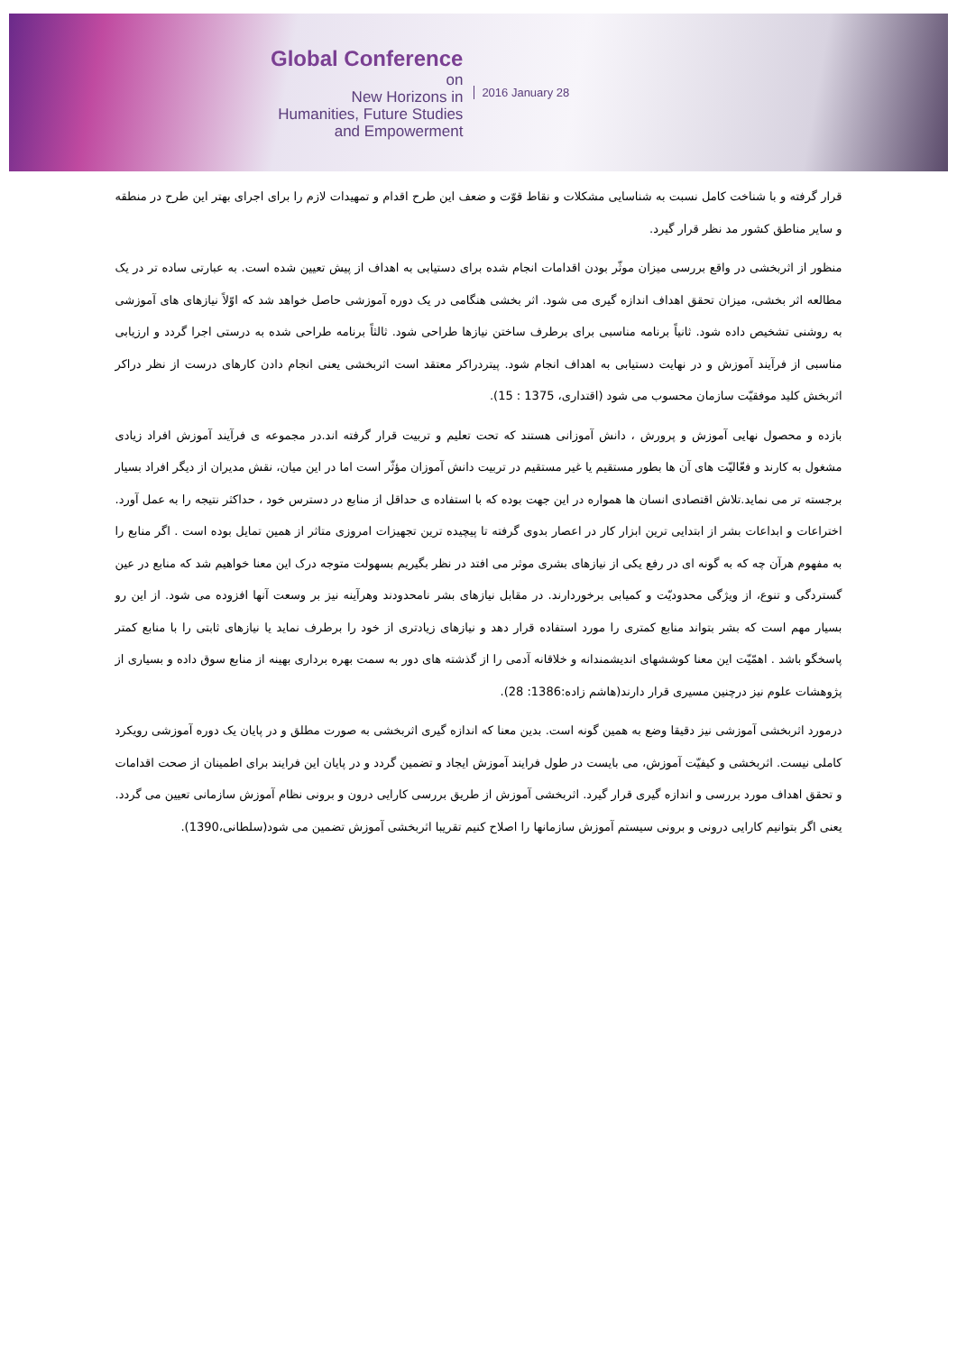Global Conference
on
New Horizons in
Humanities, Future Studies
and Empowerment
2016 January 28
قرار گرفته و با شناخت کامل نسبت به شناسایی مشکلات و نقاط قوّت و ضعف این طرح اقدام و تمهیدات لازم را برای اجرای بهتر این طرح در منطقه و سایر مناطق کشور مد نظر قرار گیرد.
منظور از اثربخشی در واقع بررسی میزان موثّر بودن اقدامات انجام شده برای دستیابی به اهداف از پیش تعیین شده است. به عبارتی ساده تر در یک مطالعه اثر بخشی، میزان تحقق اهداف اندازه گیری می شود. اثر بخشی هنگامی در یک دوره آموزشی حاصل خواهد شد که اوّلاً نیازهای های آموزشی به روشنی تشخیص داده شود. ثانیاً برنامه مناسبی برای برطرف ساختن نیازها طراحی شود. ثالثاً برنامه طراحی شده به درستی اجرا گردد و ارزیابی مناسبی از فرآیند آموزش و در نهایت دستیابی به اهداف انجام شود. پیتردراکر معتقد است اثربخشی یعنی انجام دادن کارهای درست از نظر دراکر اثربخش کلید موفقیّت سازمان محسوب می شود (اقتداری، 1375 : 15).
بازده و محصول نهایی آموزش و پرورش ، دانش آموزانی هستند که تحت تعلیم و تربیت قرار گرفته اند.در مجموعه ی فرآیند آموزش افراد زیادی مشغول به کارند و فعّالیّت های آن ها بطور مستقیم یا غیر مستقیم در تربیت دانش آموزان مؤثّر است اما در این میان، نقش مدیران از دیگر افراد بسیار برجسته تر می نماید.تلاش اقتصادی انسان ها همواره در این جهت بوده که با استفاده ی حداقل از منابع در دسترس خود ، حداکثر نتیجه را به عمل آورد. اختراعات و ابداعات بشر از ابتدایی ترین ابزار کار در اعصار بدوی گرفته تا پیچیده ترین تجهیزات امروزی متاثر از همین تمایل بوده است . اگر منابع را به مفهوم هرآن چه که به گونه ای در رفع یکی از نیازهای بشری موثر می افتد در نظر بگیریم بسهولت متوجه درک این معنا خواهیم شد که منابع در عین گستردگی و تنوع، از ویژگی محدودیّت و کمیابی برخوردارند. در مقابل نیازهای بشر نامحدودند وهرآینه نیز بر وسعت آنها افزوده می شود. از این رو بسیار مهم است که بشر بتواند منابع کمتری را مورد استفاده قرار دهد و نیازهای زیادتری از خود را برطرف نماید یا نیازهای ثابتی را با منابع کمتر پاسخگو باشد . اهمّیّت این معنا کوششهای اندیشمندانه و خلاقانه آدمی را از گذشته های دور به سمت بهره برداری بهینه از منابع سوق داده و بسیاری از پژوهشات علوم نیز درچنین مسیری قرار دارند(هاشم زاده:1386: 28).
درمورد اثربخشی آموزشی نیز دقیقا وضع به همین گونه است. بدین معنا که اندازه گیری اثربخشی به صورت مطلق و در پایان یک دوره آموزشی رویکرد کاملی نیست. اثربخشی و کیفیّت آموزش، می بایست در طول فرایند آموزش ایجاد و تضمین گردد و در پایان این فرایند برای اطمینان از صحت اقدامات و تحقق اهداف مورد بررسی و اندازه گیری قرار گیرد. اثربخشی آموزش از طریق بررسی کارایی درون و برونی نظام آموزش سازمانی تعیین می گردد. یعنی اگر بتوانیم کارایی درونی و برونی سیستم آموزش سازمانها را اصلاح کنیم تقریبا اثربخشی آموزش تضمین می شود(سلطانی،1390).